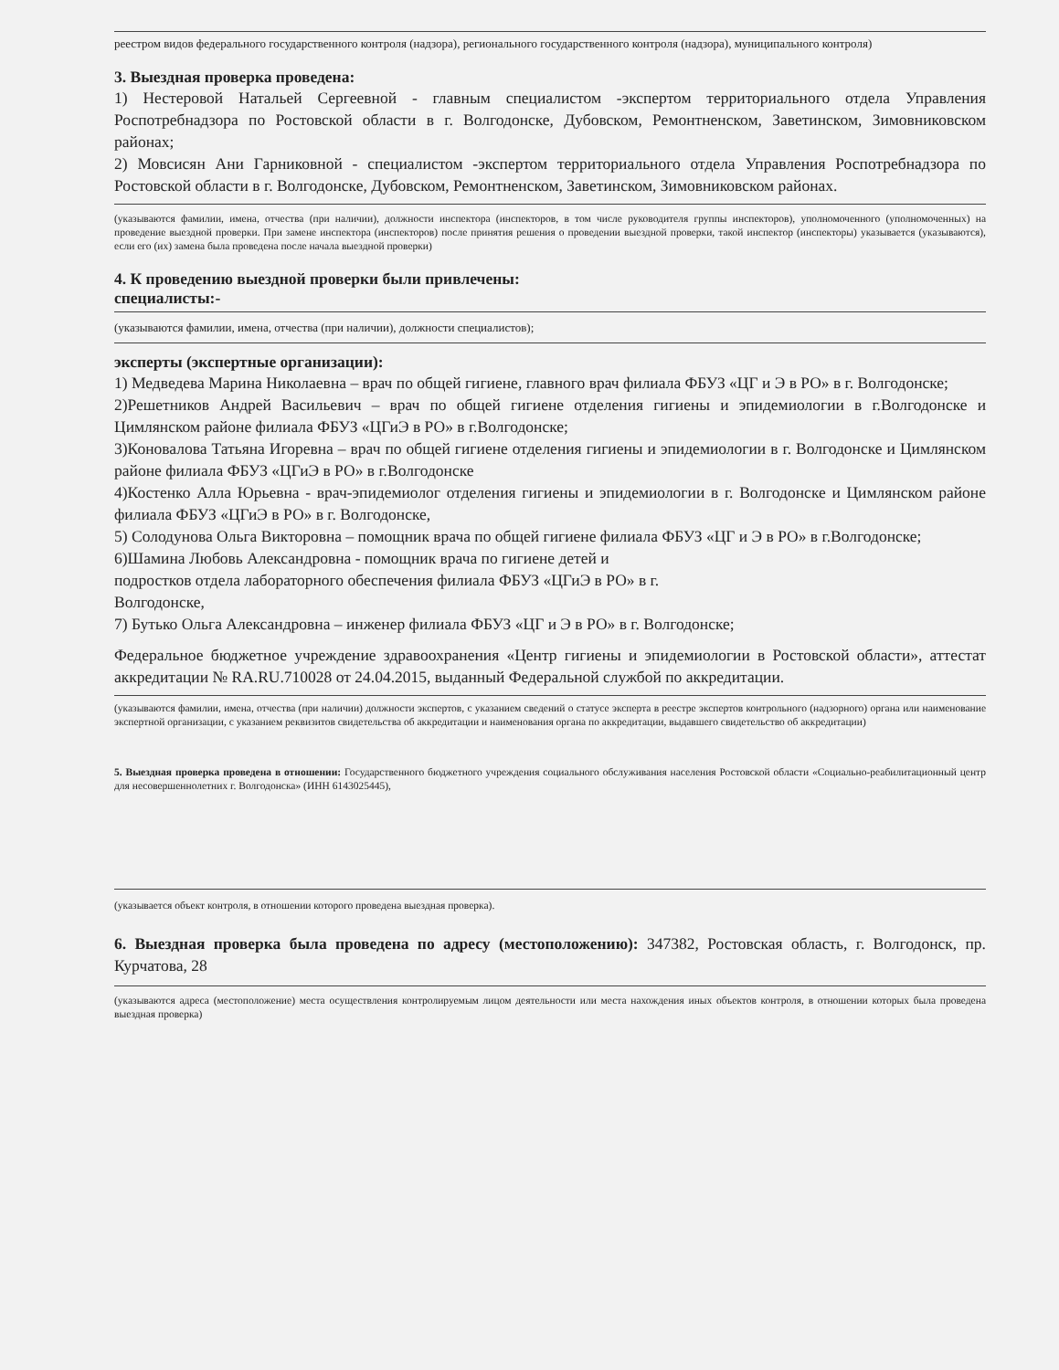реестром видов федерального государственного контроля (надзора), регионального государственного контроля (надзора), муниципального контроля)
3. Выездная проверка проведена:
1) Нестеровой Натальей Сергеевной - главным специалистом -экспертом территориального отдела Управления Роспотребнадзора по Ростовской области в г. Волгодонске, Дубовском, Ремонтненском, Заветинском, Зимовниковском районах;
2) Мовсисян Ани Гарниковной - специалистом -экспертом территориального отдела Управления Роспотребнадзора по Ростовской области в г. Волгодонске, Дубовском, Ремонтненском, Заветинском, Зимовниковском районах.
(указываются фамилии, имена, отчества (при наличии), должности инспектора (инспекторов, в том числе руководителя группы инспекторов), уполномоченного (уполномоченных) на проведение выездной проверки. При замене инспектора (инспекторов) после принятия решения о проведении выездной проверки, такой инспектор (инспекторы) указывается (указываются), если его (их) замена была проведена после начала выездной проверки)
4. К проведению выездной проверки были привлечены:
специалисты:-
(указываются фамилии, имена, отчества (при наличии), должности специалистов);
эксперты (экспертные организации):
1) Медведева Марина Николаевна – врач по общей гигиене, главного врач филиала ФБУЗ «ЦГ и Э в РО» в г. Волгодонске;
2)Решетников Андрей Васильевич – врач по общей гигиене отделения гигиены и эпидемиологии в г.Волгодонске и Цимлянском районе филиала ФБУЗ «ЦГиЭ в РО» в г.Волгодонске;
3)Коновалова Татьяна Игоревна – врач по общей гигиене отделения гигиены и эпидемиологии в г. Волгодонске и Цимлянском районе филиала ФБУЗ «ЦГиЭ в РО» в г.Волгодонске
4)Костенко Алла Юрьевна - врач-эпидемиолог отделения гигиены и эпидемиологии в г. Волгодонске и Цимлянском районе филиала ФБУЗ «ЦГиЭ в РО» в г. Волгодонске,
5) Солодунова Ольга Викторовна – помощник врача по общей гигиене филиала ФБУЗ «ЦГ и Э в РО» в г.Волгодонске;
6)Шамина Любовь Александровна - помощник врача по гигиене детей и
подростков отдела лабораторного обеспечения филиала ФБУЗ «ЦГиЭ в РО» в г.
Волгодонске,
7) Бутько Ольга Александровна – инженер филиала ФБУЗ «ЦГ и Э в РО» в г. Волгодонске;
Федеральное бюджетное учреждение здравоохранения «Центр гигиены и эпидемиологии в Ростовской области», аттестат аккредитации № RA.RU.710028 от 24.04.2015, выданный Федеральной службой по аккредитации.
(указываются фамилии, имена, отчества (при наличии) должности экспертов, с указанием сведений о статусе эксперта в реестре экспертов контрольного (надзорного) органа или наименование экспертной организации, с указанием реквизитов свидетельства об аккредитации и наименования органа по аккредитации, выдавшего свидетельство об аккредитации)
5. Выездная проверка проведена в отношении: Государственного бюджетного учреждения социального обслуживания населения Ростовской области «Социально-реабилитационный центр для несовершеннолетних г. Волгодонска» (ИНН 6143025445),
(указывается объект контроля, в отношении которого проведена выездная проверка).
6. Выездная проверка была проведена по адресу (местоположению): 347382, Ростовская область, г. Волгодонск, пр. Курчатова, 28
(указываются адреса (местоположение) места осуществления контролируемым лицом деятельности или места нахождения иных объектов контроля, в отношении которых была проведена выездная проверка)